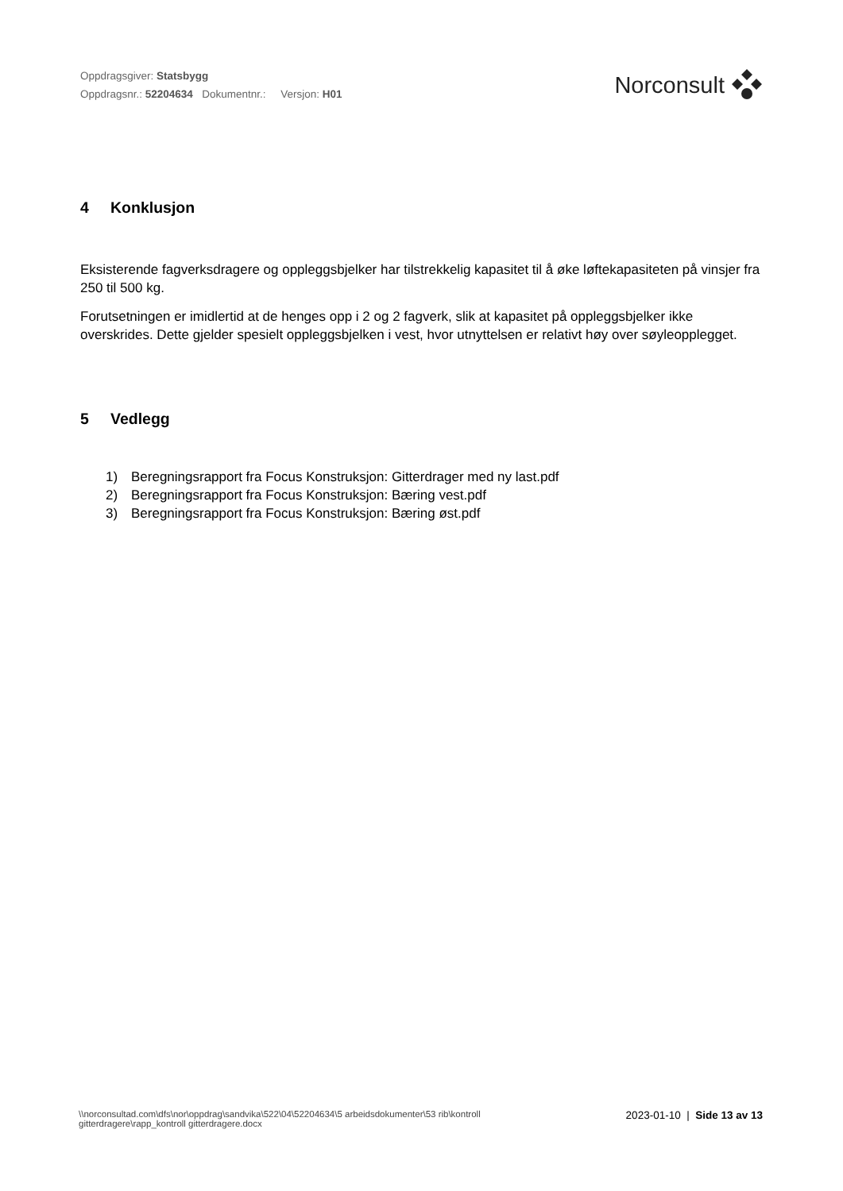Oppdragsgiver: Statsbygg
Oppdragsnr.: 52204634 Dokumentnr.: Versjon: H01
Norconsult
4 Konklusjon
Eksisterende fagverksdragere og oppleggsbjelker har tilstrekkelig kapasitet til å øke løftekapasiteten på vinsjer fra 250 til 500 kg.
Forutsetningen er imidlertid at de henges opp i 2 og 2 fagverk, slik at kapasitet på oppleggsbjelker ikke overskrides. Dette gjelder spesielt oppleggsbjelken i vest, hvor utnyttelsen er relativt høy over søyleopplegget.
5 Vedlegg
1) Beregningsrapport fra Focus Konstruksjon: Gitterdrager med ny last.pdf
2) Beregningsrapport fra Focus Konstruksjon: Bæring vest.pdf
3) Beregningsrapport fra Focus Konstruksjon: Bæring øst.pdf
\\norconsultad.com\dfs\nor\oppdrag\sandvika\522\04\52204634\5 arbeidsdokumenter\53 rib\kontroll
gitterdragere\rapp_kontroll gitterdragere.docx
2023-01-10 | Side 13 av 13